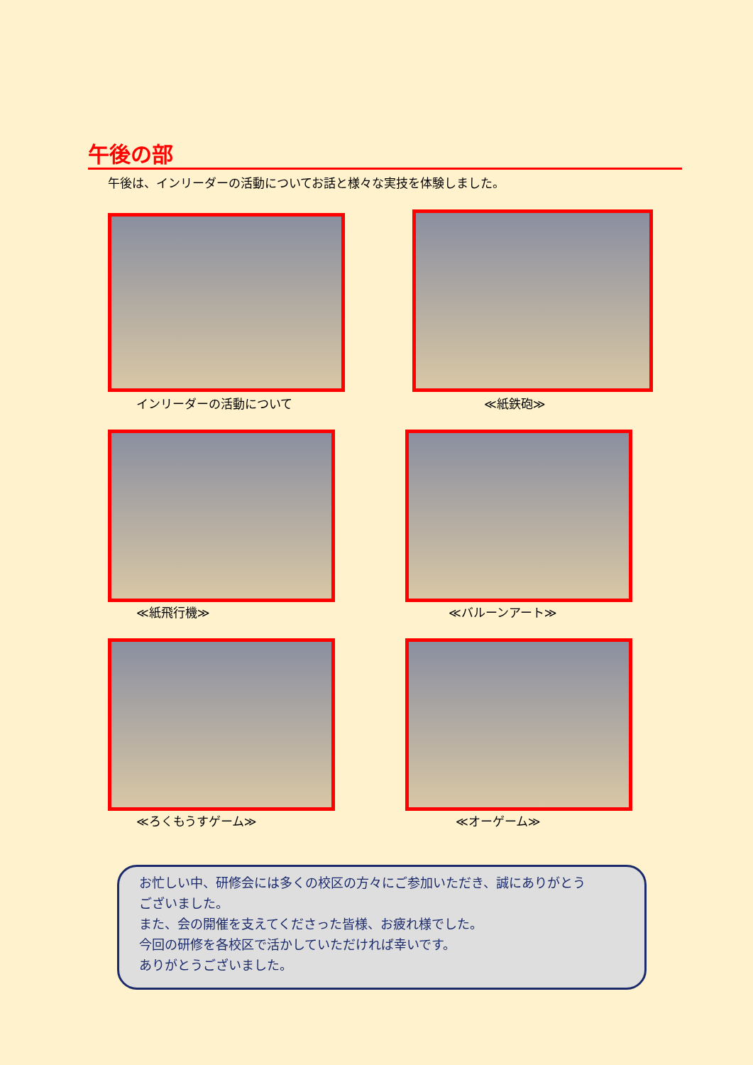午後の部
午後は、インリーダーの活動についてお話と様々な実技を体験しました。
インリーダーの活動について ≪紙鉄砲≫
≪紙飛行機≫ ≪バルーンアート≫
≪ろくもうすゲーム≫ ≪オーゲーム≫
お忙しい中、研修会には多くの校区の方々にご参加いただき、誠にありがとう
ございました。
また、会の開催を支えてくださった皆様、お疲れ様でした。
今回の研修を各校区で活かしていただければ幸いです。
ありがとうございました。